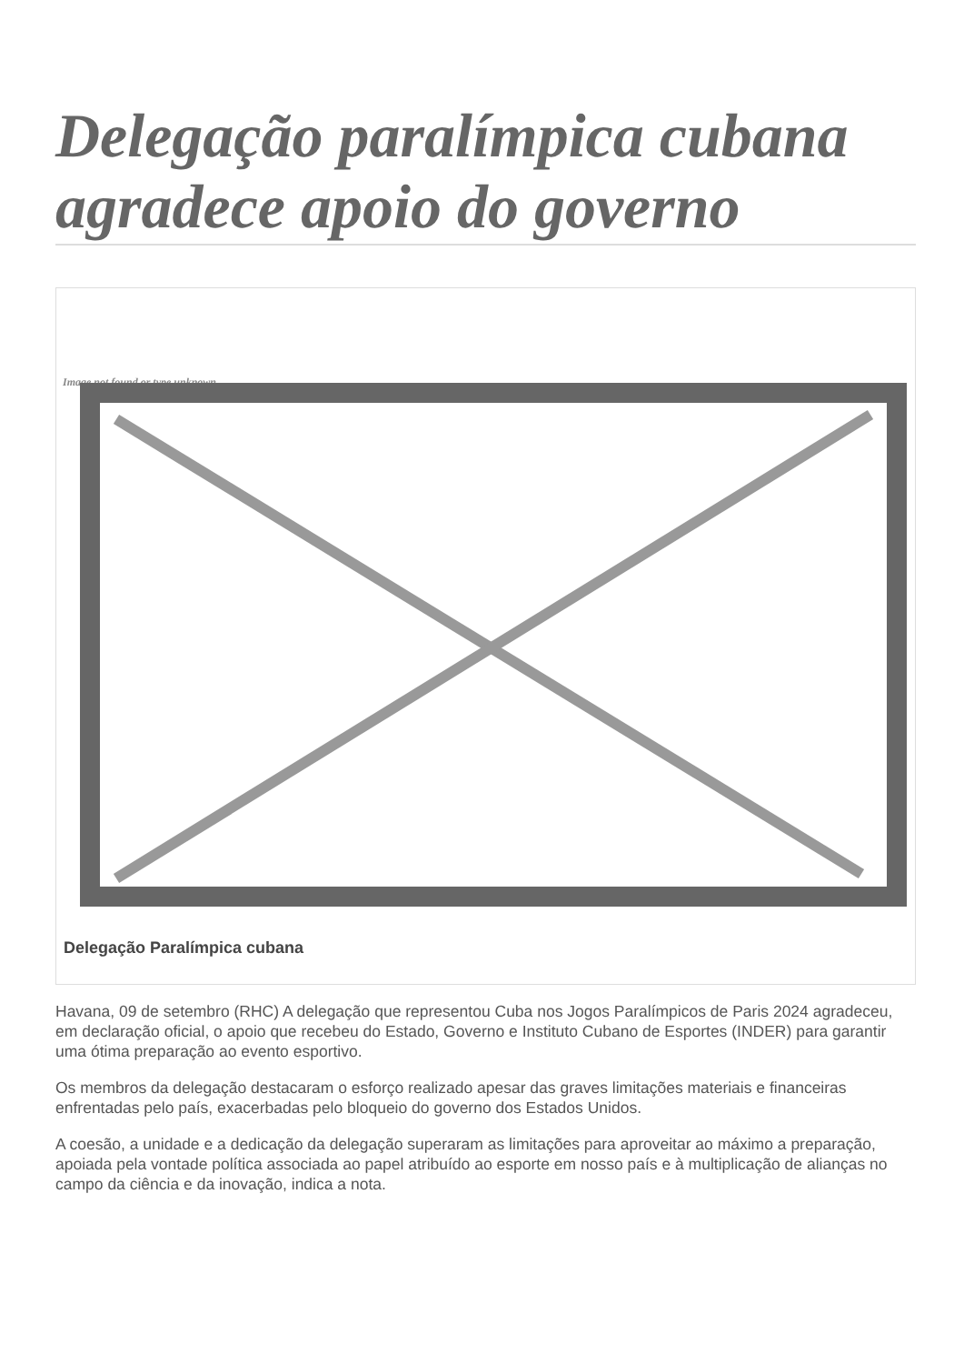Delegação paralímpica cubana agradece apoio do governo
Image not found or type unknown
Delegação Paralímpica cubana
Havana, 09 de setembro (RHC) A delegação que representou Cuba nos Jogos Paralímpicos de Paris 2024 agradeceu, em declaração oficial, o apoio que recebeu do Estado, Governo e Instituto Cubano de Esportes (INDER) para garantir uma ótima preparação ao evento esportivo.
Os membros da delegação destacaram o esforço realizado apesar das graves limitações materiais e financeiras enfrentadas pelo país, exacerbadas pelo bloqueio do governo dos Estados Unidos.
A coesão, a unidade e a dedicação da delegação superaram as limitações para aproveitar ao máximo a preparação, apoiada pela vontade política associada ao papel atribuído ao esporte em nosso país e à multiplicação de alianças no campo da ciência e da inovação, indica a nota.